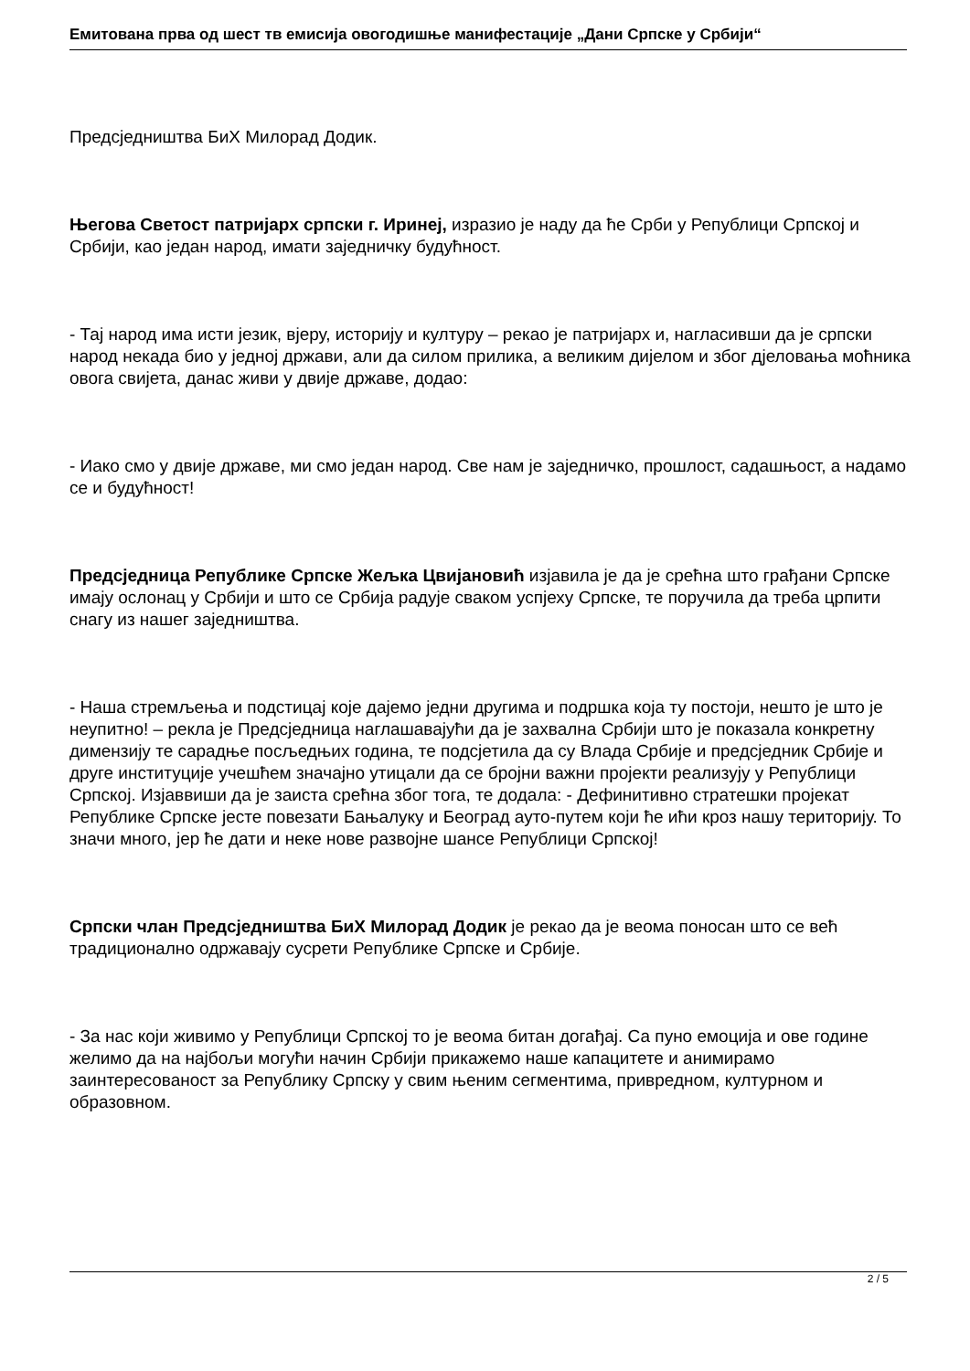Емитована прва од шест тв емисија овогодишње манифестације „Дани Српске у Србији“
Предсједништва БиХ Милорад Додик.
Његова Светост патријарх српски г. Иринеј, изразио је наду да ће Срби у Републици Српској и Србији, као један народ, имати заједничку будућност.
- Тај народ има исти језик, вјеру, историју и културу – рекао је патријарх и, нагласивши да је српски народ некада био у једној држави, али да силом прилика, а великим дијелом и због дјеловања моћника овога свијета, данас живи у двије државе, додао:
- Иако смо у двије државе, ми смо један народ. Све нам је заједничко, прошлост, садашњост, а надамо се и будућност!
Предсједница Републике Српске Жељка Цвијановић изјавила је да је срећна што грађани Српске имају ослонац у Србији и што се Србија радује сваком успјеху Српске, те поручила да треба црпити снагу из нашег заједништва.
- Наша стремљења и подстицај које дајемо једни другима и подршка која ту постоји, нешто је што је неупитно! – рекла је Предсједница наглашавајући да је захвална Србији што је показала конкретну димензију те сарадње посљедњих година, те подсјетила да су Влада Србије и предсједник Србије и друге институције учешћем значајно утицали да се бројни важни пројекти реализују у Републици Српској. Изјаввиши да је заиста срећна због тога, те додала: - Дефинитивно стратешки пројекат Републике Српске јесте повезати Бањалуку и Београд ауто-путем који ће ићи кроз нашу територију. То значи много, јер ће дати и неке нове развојне шансе Републици Српској!
Српски члан Предсједништва БиХ Милорад Додик је рекао да је веома поносан што се већ традиционално одржавају сусрети Републике Српске и Србије.
- За нас који живимо у Републици Српској то је веома битан догађај. Са пуно емоција и ове године желимо да на најбољи могући начин Србији прикажемо наше капацитете и анимирамо заинтересованост за Републику Српску у свим њеним сегментима, привредном, културном и образовном.
2 / 5